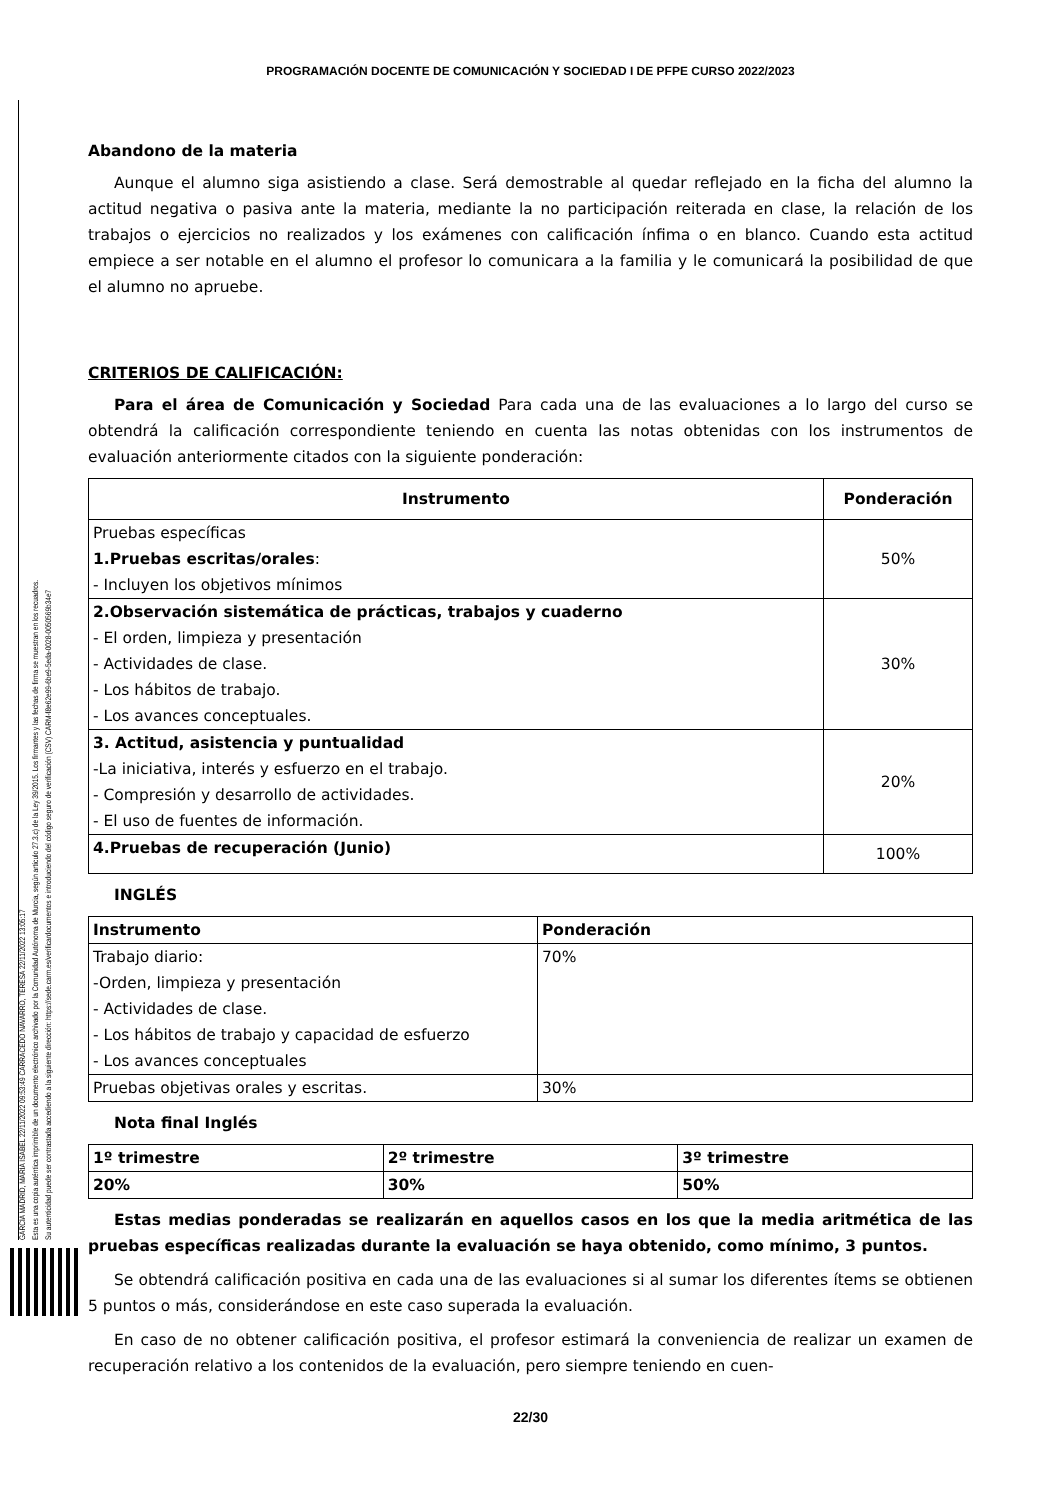PROGRAMACIÓN DOCENTE DE COMUNICACIÓN Y SOCIEDAD I DE PFPE CURSO 2022/2023
GARCÍA MADRID, MARÍA ISABEL 22/11/2022 09:53:49 CARRACEDO NAVARRO, TERESA 22/11/2022 13:05:17
Esta es una copia auténtica imprimible de un documento electrónico archivado por la Comunidad Autónoma de Murcia, según artículo 27.3.c) de la Ley 39/2015. Los firmantes y las fechas de firma se muestran en los recuadros.
Su autenticidad puede ser contrastada accediendo a la siguiente dirección: https://sede.carm.es/verificardocumentos e introduciendo del código seguro de verificación (CSV) CARM-f8e62e99-6be9-5eda-0028-0050569b34e7
Abandono de la materia
Aunque el alumno siga asistiendo a clase. Será demostrable al quedar reflejado en la ficha del alumno la actitud negativa o pasiva ante la materia, mediante la no participación reiterada en clase, la relación de los trabajos o ejercicios no realizados y los exámenes con calificación ínfima o en blanco. Cuando esta actitud empiece a ser notable en el alumno el profesor lo comunicara a la familia y le comunicará la posibilidad de que el alumno no apruebe.
CRITERIOS DE CALIFICACIÓN:
Para el área de Comunicación y Sociedad Para cada una de las evaluaciones a lo largo del curso se obtendrá la calificación correspondiente teniendo en cuenta las notas obtenidas con los instrumentos de evaluación anteriormente citados con la siguiente ponderación:
| Instrumento | Ponderación |
| --- | --- |
| Pruebas específicas 1.Pruebas escritas/orales : - Incluyen los objetivos mínimos | 50% |
| 2.Observación sistemática de prácticas, trabajos y cuaderno - El orden, limpieza y presentación - Actividades de clase. - Los hábitos de trabajo. - Los avances conceptuales. | 30% |
| 3. Actitud, asistencia y puntualidad -La iniciativa, interés y esfuerzo en el trabajo. - Compresión y desarrollo de actividades. - El uso de fuentes de información. | 20% |
| 4.Pruebas de recuperación (Junio) | 100% |
INGLÉS
| Instrumento | Ponderación |
| --- | --- |
| Trabajo diario: -Orden, limpieza y presentación - Actividades de clase. - Los hábitos de trabajo y capacidad de esfuerzo - Los avances conceptuales | 70% |
| Pruebas objetivas orales y escritas. | 30% |
Nota final Inglés
| 1º trimestre | 2º trimestre | 3º trimestre |
| --- | --- | --- |
| 20% | 30% | 50% |
Estas medias ponderadas se realizarán en aquellos casos en los que la media aritmética de las pruebas específicas realizadas durante la evaluación se haya obtenido, como mínimo, 3 puntos.
Se obtendrá calificación positiva en cada una de las evaluaciones si al sumar los diferentes ítems se obtienen 5 puntos o más, considerándose en este caso superada la evaluación.
En caso de no obtener calificación positiva, el profesor estimará la conveniencia de realizar un examen de recuperación relativo a los contenidos de la evaluación, pero siempre teniendo en cuen-
22/30